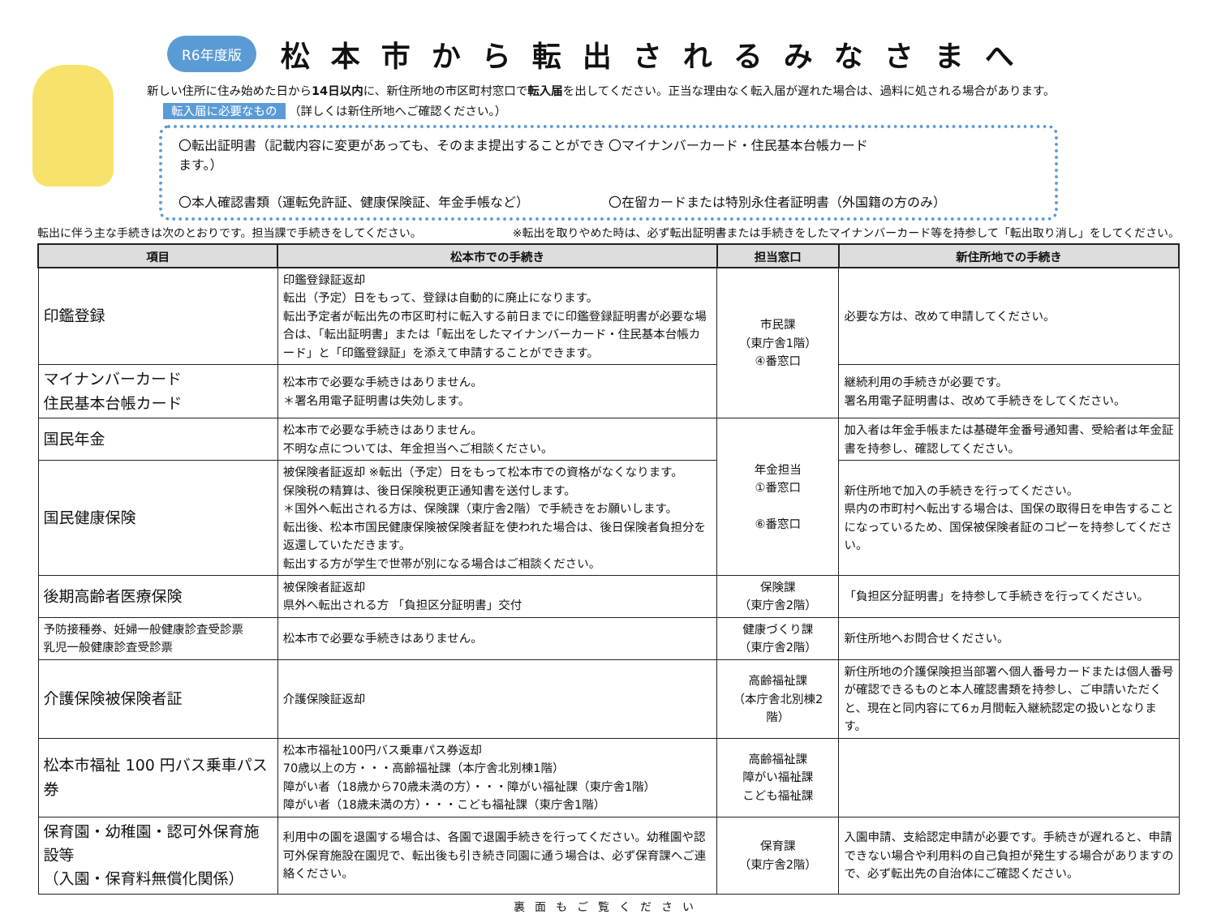R6年度版
松本市から転出されるみなさまへ
新しい住所に住み始めた日から14日以内に、新住所地の市区町村窓口で転入届を出してください。正当な理由なく転入届が遅れた場合は、過料に処される場合があります。
転入届に必要なもの （詳しくは新住所地へご確認ください。）
〇転出証明書（記載内容に変更があっても、そのまま提出することができます。）
〇マイナンバーカード・住民基本台帳カード
〇本人確認書類（運転免許証、健康保険証、年金手帳など）
〇在留カードまたは特別永住者証明書（外国籍の方のみ）
転出に伴う主な手続きは次のとおりです。担当課で手続きをしてください。 ※転出を取りやめた時は、必ず転出証明書または手続きをしたマイナンバーカード等を持参して「転出取り消し」をしてください。
| 項目 | 松本市での手続き | 担当窓口 | 新住所地での手続き |
| --- | --- | --- | --- |
| 印鑑登録 | 印鑑登録証返却 転出（予定）日をもって、登録は自動的に廃止になります。 転出予定者が転出先の市区町村に転入する前日までに印鑑登録証明書が必要な場合は、「転出証明書」または「転出をしたマイナンバーカード・住民基本台帳カード」と「印鑑登録証」を添えて申請することができます。 | 市民課 （東庁舎1階） ④番窓口 | 必要な方は、改めて申請してください。 |
| マイナンバーカード 住民基本台帳カード | 松本市で必要な手続きはありません。 ＊署名用電子証明書は失効します。 | | 継続利用の手続きが必要です。 署名用電子証明書は、改めて手続きをしてください。 |
| 国民年金 | 松本市で必要な手続きはありません。 不明な点については、年金担当へご相談ください。 | 年金担当 ①番窓口 ⑥番窓口 | 加入者は年金手帳または基礎年金番号通知書、受給者は年金証書を持参し、確認してください。 |
| 国民健康保険 | 被保険者証返却 ※転出（予定）日をもって松本市での資格がなくなります。 保険税の精算は、後日保険税更正通知書を送付します。 ＊国外へ転出される方は、保険課（東庁舎2階）で手続きをお願いします。 転出後、松本市国民健康保険被保険者証を使われた場合は、後日保険者負担分を返還していただきます。 転出する方が学生で世帯が別になる場合はご相談ください。 | | 新住所地で加入の手続きを行ってください。 県内の市町村へ転出する場合は、国保の取得日を申告することになっているため、国保被保険者証のコピーを持参してください。 |
| 後期高齢者医療保険 | 被保険者証返却 県外へ転出される方 「負担区分証明書」交付 | 保険課 （東庁舎2階） | 「負担区分証明書」を持参して手続きを行ってください。 |
| 予防接種券、妊婦一般健康診査受診票 乳児一般健康診査受診票 | 松本市で必要な手続きはありません。 | 健康づくり課 （東庁舎2階） | 新住所地へお問合せください。 |
| 介護保険被保険者証 | 介護保険証返却 | 高齢福祉課 （本庁舎北別棟2階） | 新住所地の介護保険担当部署へ個人番号カードまたは個人番号が確認できるものと本人確認書類を持参し、ご申請いただくと、現在と同内容にて6ヵ月間転入継続認定の扱いとなります。 |
| 松本市福祉 100 円バス乗車パス券 | 松本市福祉100円バス乗車パス券返却 70歳以上の方・・・高齢福祉課（本庁舎北別棟1階） 障がい者（18歳から70歳未満の方）・・・障がい福祉課（東庁舎1階） 障がい者（18歳未満の方）・・・こども福祉課（東庁舎1階） | 高齢福祉課 障がい福祉課 こども福祉課 | |
| 保育園・幼稚園・認可外保育施設等 （入園・保育料無償化関係） | 利用中の園を退園する場合は、各園で退園手続きを行ってください。幼稚園や認可外保育施設在園児で、転出後も引き続き同園に通う場合は、必ず保育課へご連絡ください。 | 保育課 （東庁舎2階） | 入園申請、支給認定申請が必要です。手続きが遅れると、申請できない場合や利用料の自己負担が発生する場合がありますので、必ず転出先の自治体にご確認ください。 |
裏面もご覧ください